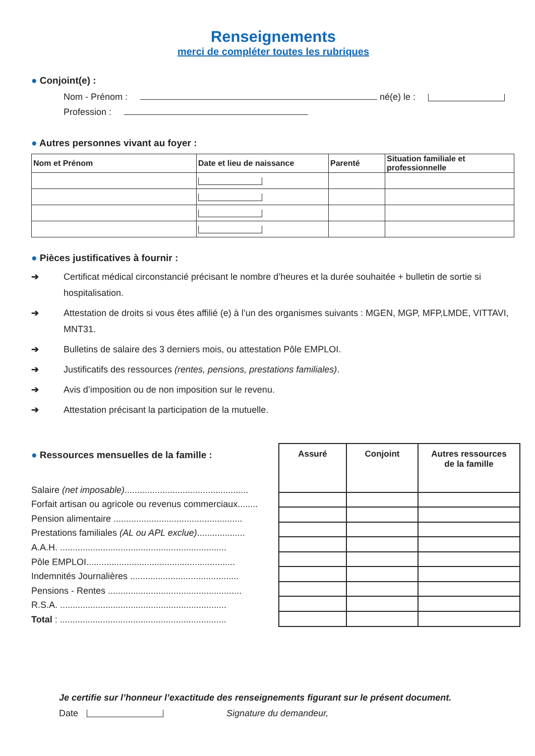Renseignements
merci de compléter toutes les rubriques
● Conjoint(e) :
Nom - Prénom : né(e) le :
Profession :
● Autres personnes vivant au foyer :
| Nom et Prénom | Date et lieu de naissance | Parenté | Situation familiale et professionnelle |
| --- | --- | --- | --- |
● Pièces justificatives à fournir :
➔ Certificat médical circonstancié précisant le nombre d’heures et la durée souhaitée + bulletin de sortie si hospitalisation.
➔ Attestation de droits si vous êtes affilié (e) à l’un des organismes suivants : MGEN, MGP, MFP,LMDE, VITTAVI, MNT31.
➔ Bulletins de salaire des 3 derniers mois, ou attestation Pôle EMPLOI.
➔ Justificatifs des ressources (rentes, pensions, prestations familiales).
➔ Avis d’imposition ou de non imposition sur le revenu.
➔ Attestation précisant la participation de la mutuelle.
● Ressources mensuelles de la famille :
Salaire (net imposable).................................................
Forfait artisan ou agricole ou revenus commerciaux........
Pension alimentaire ...................................................
Prestations familiales (AL ou APL exclue)...................
A.A.H. ..................................................................
Pôle EMPLOI...........................................................
Indemnités Journalières ...........................................
Pensions - Rentes .....................................................
R.S.A. ..................................................................
Total : ..................................................................
| Assuré | Conjoint | Autres ressources de la famille |
| --- | --- | --- |
Je certifie sur l’honneur l’exactitude des renseignements figurant sur le présent document.
Date Signature du demandeur,